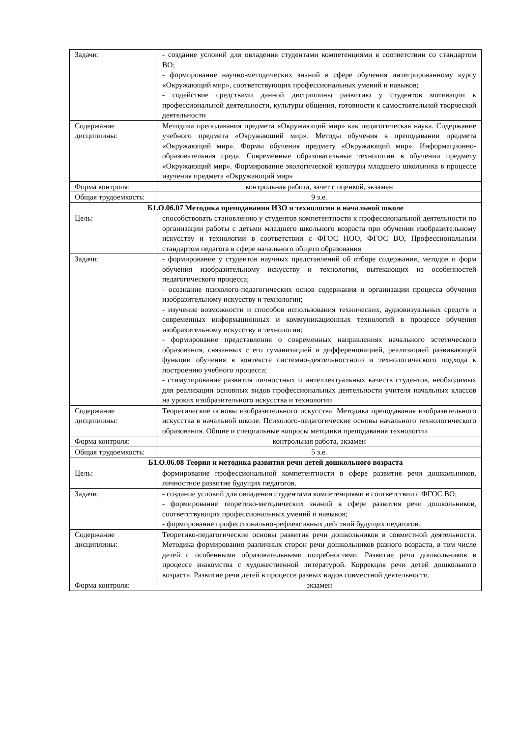| Задачи: | - создание условий для овладения студентами компетенциями в соответствии со стандартом ВО; - формирование научно-методических знаний в сфере обучения интегрированному курсу «Окружающий мир», соответствующих профессиональных умений и навыков; - содействие средствами данной дисциплины развитию у студентов мотивации к профессиональной деятельности, культуры общения, готовности к самостоятельной творческой деятельности |
| Содержание дисциплины: | Методика преподавания предмета «Окружающий мир» как педагогическая наука. Содержание учебного предмета «Окружающий мир». Методы обучения в преподавании предмета «Окружающий мир». Формы обучения предмету «Окружающий мир». Информационно-образовательная среда. Современные образовательные технологии в обучении предмету «Окружающий мир». Формирование экологической культуры младшего школьника в процессе изучения предмета «Окружающий мир» |
| Форма контроля: | контрольная работа, зачет с оценкой, экзамен |
| Общая трудоемкость: | 9 з.е. |
| Б1.О.06.07 Методика преподавания ИЗО и технологии в начальной школе | |
| Цель: | способствовать становлению у студентов компетентности к профессиональной деятельности по организации работы с детьми младшего школьного возраста при обучении изобразительному искусству и технологии в соответствии с ФГОС НОО, ФГОС ВО, Профессиональным стандартом педагога в сфере начального общего образования |
| Задачи: | - формирование у студентов научных представлений об отборе содержания, методов и форм обучения изобразительному искусству и технологии, вытекающих из особенностей педагогического процесса; - осознание психолого-педагогических основ содержания и организации процесса обучения изобразительному искусству и технологии; - изучение возможности и способов использования технических, аудиовизуальных средств и современных информационных и коммуникационных технологий в процессе обучения изобразительному искусству и технологии; - формирование представления о современных направлениях начального эстетического образования, связанных с его гуманизацией и дифференциацией, реализацией развивающей функции обучения в контексте системно-деятельностного и технологического подхода к построению учебного процесса; - стимулирование развития личностных и интеллектуальных качеств студентов, необходимых для реализации основных видов профессиональных деятельности учителя начальных классов на уроках изобразительного искусства и технологии |
| Содержание дисциплины: | Теоретические основы изобразительного искусства. Методика преподавания изобразительного искусства в начальной школе. Психолого-педагогические основы начального технологического образования. Общие и специальные вопросы методики преподавания технологии |
| Форма контроля: | контрольная работа, экзамен |
| Общая трудоемкость: | 5 з.е. |
| Б1.О.06.08 Теория и методика развития речи детей дошкольного возраста | |
| Цель: | формирование профессиональной компетентности в сфере развития речи дошкольников, личностное развитие будущих педагогов. |
| Задачи: | - создание условий для овладения студентами компетенциями в соответствии с ФГОС ВО; - формирование теоретико-методических знаний в сфере развития речи дошкольников, соответствующих профессиональных умений и навыков; - формирование профессионально-рефлексивных действий будущих педагогов. |
| Содержание дисциплины: | Теоретико-педагогические основы развития речи дошкольников в совместной деятельности. Методика формирования различных сторон речи дошкольников разного возраста, в том числе детей с особенными образовательными потребностями. Развитие речи дошкольников в процессе знакомства с художественной литературой. Коррекция речи детей дошкольного возраста. Развитие речи детей в процессе разных видов совместной деятельности. |
| Форма контроля: | экзамен |